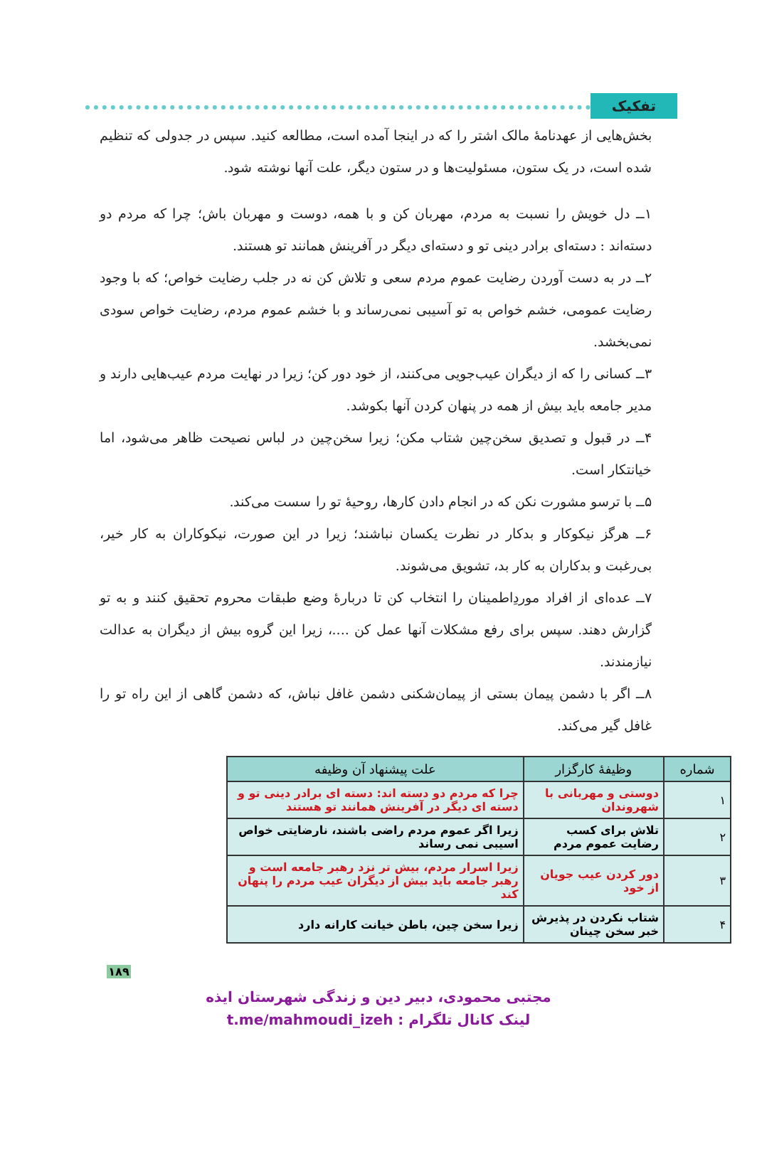تفکیک
بخش‌هایی از عهدنامهٔ مالک اشتر را که در اینجا آمده است، مطالعه کنید. سپس در جدولی که تنظیم شده است، در یک ستون، مسئولیت‌ها و در ستون دیگر، علت آنها نوشته شود.
۱ــ دل خویش را نسبت به مردم، مهربان کن و با همه، دوست و مهربان باش؛ چرا که مردم دو دسته‌اند : دسته‌ای برادر دینی تو و دسته‌ای دیگر در آفرینش همانند تو هستند.
۲ــ در به دست آوردن رضایت عموم مردم سعی و تلاش کن نه در جلب رضایت خواص؛ که با وجود رضایت عمومی، خشم خواص به تو آسیبی نمی‌رساند و با خشم عموم مردم، رضایت خواص سودی نمی‌بخشد.
۳ــ کسانی را که از دیگران عیب‌جویی می‌کنند، از خود دور کن؛ زیرا در نهایت مردم عیب‌هایی دارند و مدیر جامعه باید بیش از همه در پنهان کردن آنها بکوشد.
۴ــ در قبول و تصدیق سخن‌چین شتاب مکن؛ زیرا سخن‌چین در لباس نصیحت ظاهر می‌شود، اما خیانتکار است.
۵ــ با ترسو مشورت نکن که در انجام دادن کارها، روحیهٔ تو را سست می‌کند.
۶ــ هرگز نیکوکار و بدکار در نظرت یکسان نباشند؛ زیرا در این صورت، نیکوکاران به کار خیر، بی‌رغبت و بدکاران به کار بد، تشویق می‌شوند.
۷ــ عده‌ای از افراد موردِاطمینان را انتخاب کن تا دربارهٔ وضع طبقات محروم تحقیق کنند و به تو گزارش دهند. سپس برای رفع مشکلات آنها عمل کن ....، زیرا این گروه بیش از دیگران به عدالت نیازمندند.
۸ــ اگر با دشمن پیمان بستی از پیمان‌شکنی دشمن غافل نباش، که دشمن گاهی از این راه تو را غافل گیر می‌کند.
| شماره | وظیفهٔ کارگزار | علت پیشنهاد آن وظیفه |
| --- | --- | --- |
| ۱ | دوستی و مهربانی با شهروندان | چرا که مردم دو دسته اند: دسته ای برادر دینی تو و دسته ای دیگر در آفرینش همانند تو هستند |
| ۲ | تلاش برای کسب رضایت عموم مردم | زیرا اگر عموم مردم راضی باشند، نارضایتی خواص اسیبی نمی رساند |
| ۳ | دور کردن عیب جویان از خود | زیرا اسرار مردم، بیش تر نزد رهبر جامعه است و رهبر جامعه باید بیش از دیگران عیب مردم را پنهان کند |
| ۴ | شتاب نکردن در پذیرش خبر سخن چینان | زیرا سخن چین، باطن خیانت کارانه دارد |
۱۸۹
مجتبی محمودی، دبیر دین و زندگی شهرستان ایذه
لینک کانال تلگرام : t.me/mahmoudi_izeh